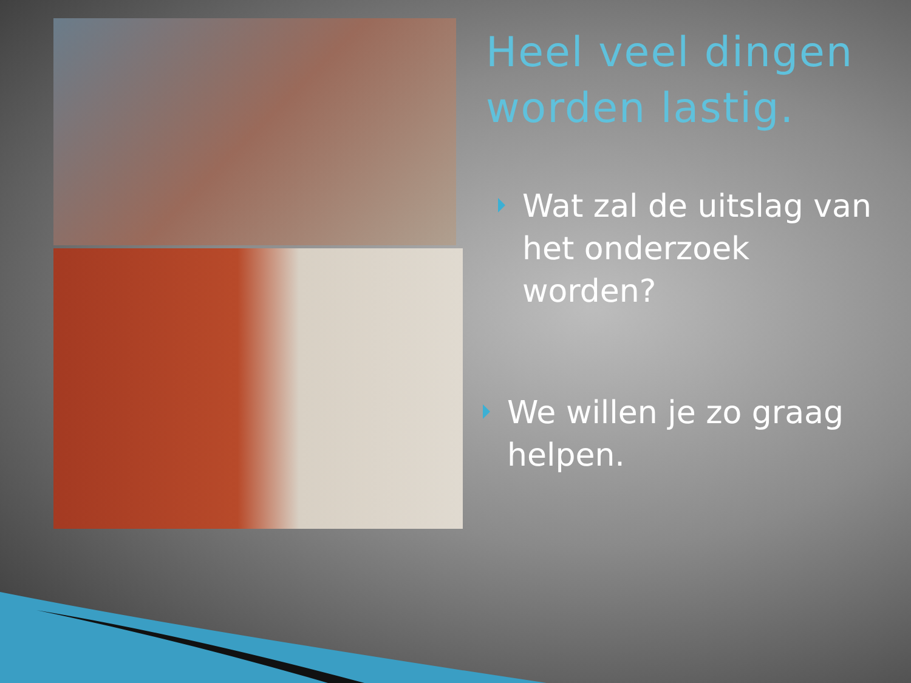Heel veel dingen worden lastig.
Wat zal de uitslag van het onderzoek worden?
We willen je zo graag helpen.